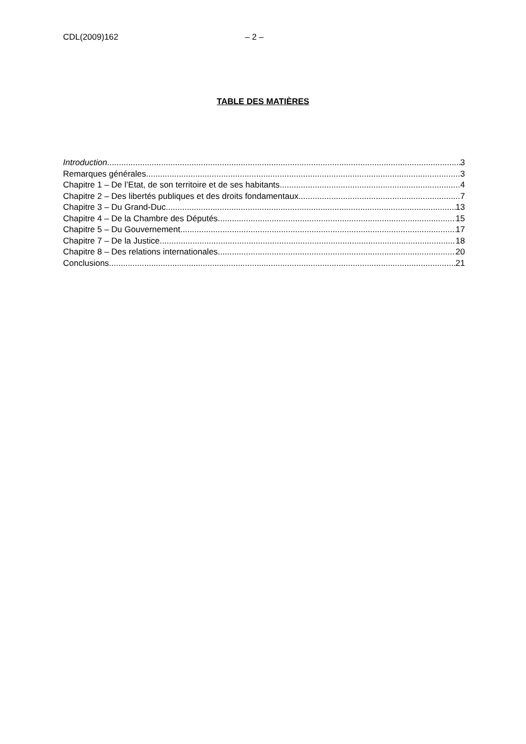CDL(2009)162 – 2 –
TABLE DES MATIÈRES
Introduction 3
Remarques générales 3
Chapitre 1 – De l’Etat, de son territoire et de ses habitants 4
Chapitre 2 – Des libertés publiques et des droits fondamentaux 7
Chapitre 3 – Du Grand-Duc 13
Chapitre 4 – De la Chambre des Députés 15
Chapitre 5 – Du Gouvernement 17
Chapitre 7 – De la Justice 18
Chapitre 8 – Des relations internationales 20
Conclusions 21